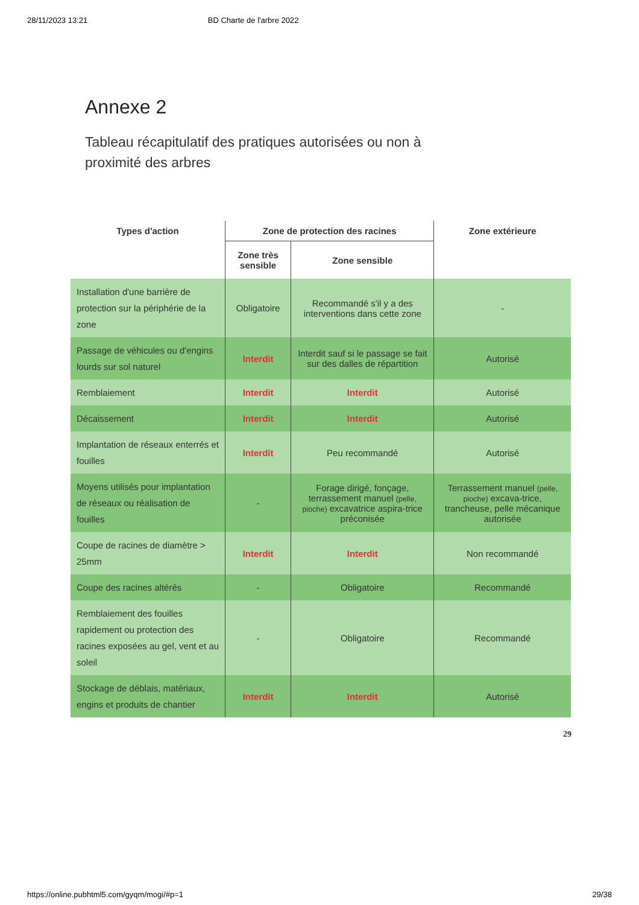28/11/2023 13:21 BD Charte de l'arbre 2022
Annexe 2
Tableau récapitulatif des pratiques autorisées ou non à proximité des arbres
| Types d'action | Zone de protection des racines | | Zone extérieure |
| --- | --- | --- | --- |
| | Zone très sensible | Zone sensible | |
| Installation d'une barrière de protection sur la périphérie de la zone | Obligatoire | Recommandé s'il y a des interventions dans cette zone | - |
| Passage de véhicules ou d'engins lourds sur sol naturel | Interdit | Interdit sauf si le passage se fait sur des dalles de répartition | Autorisé |
| Remblaiement | Interdit | Interdit | Autorisé |
| Décaissement | Interdit | Interdit | Autorisé |
| Implantation de réseaux enterrés et fouilles | Interdit | Peu recommandé | Autorisé |
| Moyens utilisés pour implantation de réseaux ou réalisation de fouilles | - | Forage dirigé, fonçage, terrassement manuel (pelle, pioche) excavatrice aspira-trice préconisée | Terrassement manuel (pelle, pioche) excava-trice, trancheuse, pelle mécanique autorisée |
| Coupe de racines de diamètre > 25mm | Interdit | Interdit | Non recommandé |
| Coupe des racines altérés | - | Obligatoire | Recommandé |
| Remblaiement des fouilles rapidement ou protection des racines exposées au gel, vent et au soleil | - | Obligatoire | Recommandé |
| Stockage de déblais, matériaux, engins et produits de chantier | Interdit | Interdit | Autorisé |
29
https://online.pubhtml5.com/gyqm/mogi/#p=1 29/38